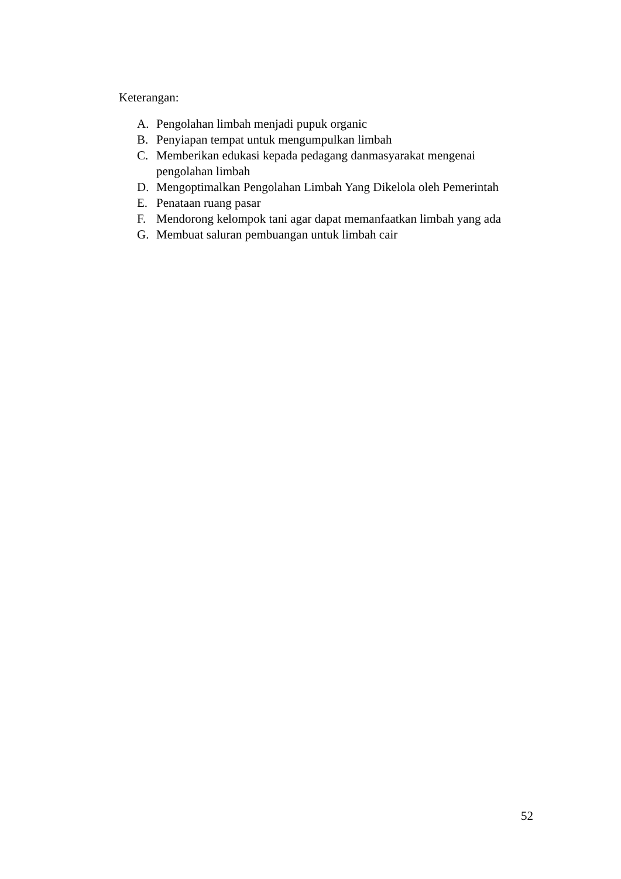Keterangan:
A. Pengolahan limbah menjadi pupuk organic
B. Penyiapan tempat untuk mengumpulkan limbah
C. Memberikan edukasi kepada pedagang danmasyarakat mengenai pengolahan limbah
D. Mengoptimalkan Pengolahan Limbah Yang Dikelola oleh Pemerintah
E. Penataan ruang pasar
F. Mendorong kelompok tani agar dapat memanfaatkan limbah yang ada
G. Membuat saluran pembuangan untuk limbah cair
52